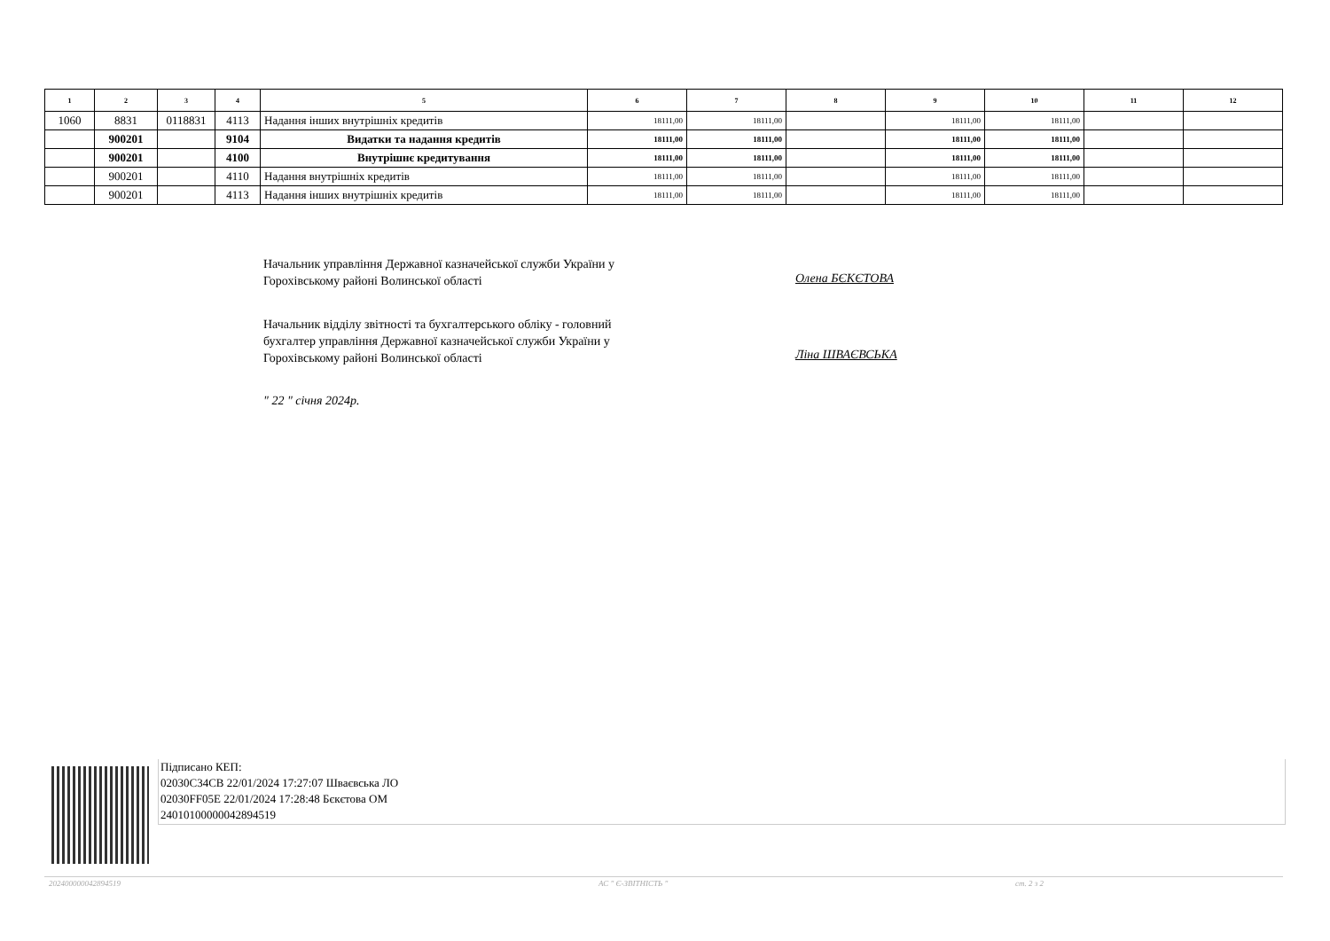| 1 | 2 | 3 | 4 | 5 | 6 | 7 | 8 | 9 | 10 | 11 | 12 |
| --- | --- | --- | --- | --- | --- | --- | --- | --- | --- | --- | --- |
| 1060 | 8831 | 0118831 | 4113 | Надання інших внутрішніх кредитів | 18111,00 | 18111,00 | | 18111,00 | 18111,00 | | |
| | 900201 | | 9104 | Видатки та надання кредитів | 18111,00 | 18111,00 | | 18111,00 | 18111,00 | | |
| | 900201 | | 4100 | Внутрішнє кредитування | 18111,00 | 18111,00 | | 18111,00 | 18111,00 | | |
| | 900201 | | 4110 | Надання внутрішніх кредитів | 18111,00 | 18111,00 | | 18111,00 | 18111,00 | | |
| | 900201 | | 4113 | Надання інших внутрішніх кредитів | 18111,00 | 18111,00 | | 18111,00 | 18111,00 | | |
Начальник управління Державної казначейської служби України у
Горохівському районі Волинської області
Олена БЄКЄТОВА
Начальник відділу звітності та бухгалтерського обліку - головний
бухгалтер управління Державної казначейської служби України у
Горохівському районі Волинської області
Ліна ШВАЄВСЬКА
" 22 " січня 2024р.
Підписано КЕП:
02030C34CB 22/01/2024 17:27:07 Шваєвська ЛО
02030FF05E 22/01/2024 17:28:48 Бєкєтова ОМ
24010100000042894519
202400000042894519 АС " Є-ЗВІТНІСТЬ " ст. 2 з 2